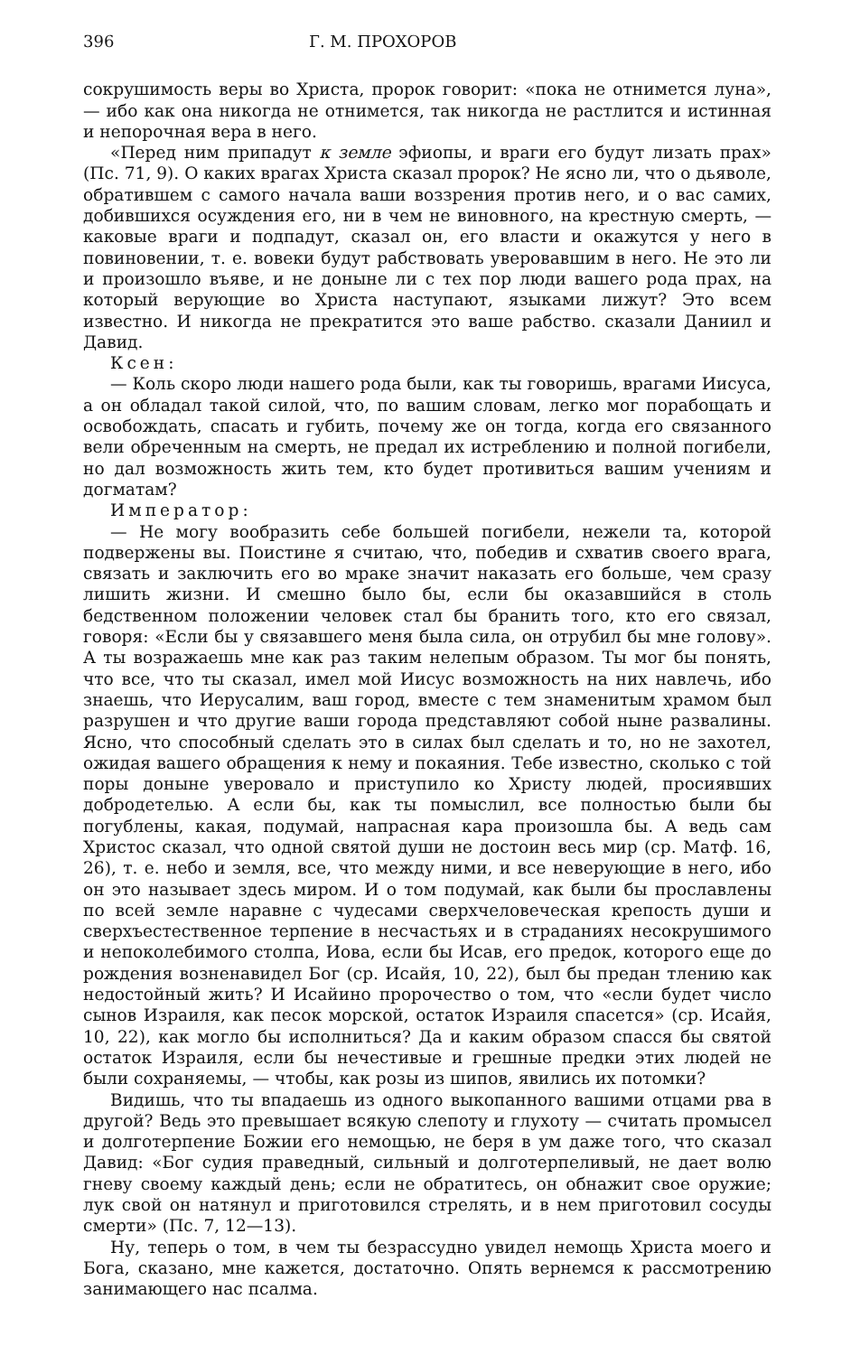396 Г. М. ПРОХОРОВ
сокрушимость веры во Христа, пророк говорит: «пока не отнимется луна», — ибо как она никогда не отнимется, так никогда не растлится и истинная и непорочная вера в него.
«Перед ним припадут к земле эфиопы, и враги его будут лизать прах» (Пс. 71, 9). О каких врагах Христа сказал пророк? Не ясно ли, что о дьяволе, обратившем с самого начала ваши воззрения против него, и о вас самих, добившихся осуждения его, ни в чем не виновного, на крестную смерть, — каковые враги и подпадут, сказал он, его власти и окажутся у него в повиновении, т. е. вовеки будут рабствовать уверовавшим в него. Не это ли и произошло въяве, и не доныне ли с тех пор люди вашего рода прах, на который верующие во Христа наступают, языками лижут? Это всем известно. И никогда не прекратится это ваше рабство. сказали Даниил и Давид.
Ксен:
— Коль скоро люди нашего рода были, как ты говоришь, врагами Иисуса, а он обладал такой силой, что, по вашим словам, легко мог порабощать и освобождать, спасать и губить, почему же он тогда, когда его связанного вели обреченным на смерть, не предал их истреблению и полной погибели, но дал возможность жить тем, кто будет противиться вашим учениям и догматам?
Император:
— Не могу вообразить себе большей погибели, нежели та, которой подвержены вы. Поистине я считаю, что, победив и схватив своего врага, связать и заключить его во мраке значит наказать его больше, чем сразу лишить жизни. И смешно было бы, если бы оказавшийся в столь бедственном положении человек стал бы бранить того, кто его связал, говоря: «Если бы у связавшего меня была сила, он отрубил бы мне голову». А ты возражаешь мне как раз таким нелепым образом. Ты мог бы понять, что все, что ты сказал, имел мой Иисус возможность на них навлечь, ибо знаешь, что Иерусалим, ваш город, вместе с тем знаменитым храмом был разрушен и что другие ваши города представляют собой ныне развалины. Ясно, что способный сделать это в силах был сделать и то, но не захотел, ожидая вашего обращения к нему и покаяния. Тебе известно, сколько с той поры доныне уверовало и приступило ко Христу людей, просиявших добродетелью. А если бы, как ты помыслил, все полностью были бы погублены, какая, подумай, напрасная кара произошла бы. А ведь сам Христос сказал, что одной святой души не достоин весь мир (ср. Матф. 16, 26), т. е. небо и земля, все, что между ними, и все неверующие в него, ибо он это называет здесь миром. И о том подумай, как были бы прославлены по всей земле наравне с чудесами сверхчеловеческая крепость души и сверхъестественное терпение в несчастьях и в страданиях несокрушимого и непоколебимого столпа, Иова, если бы Исав, его предок, которого еще до рождения возненавидел Бог (ср. Исайя, 10, 22), был бы предан тлению как недостойный жить? И Исайино пророчество о том, что «если будет число сынов Израиля, как песок морской, остаток Израиля спасется» (ср. Исайя, 10, 22), как могло бы исполниться? Да и каким образом спасся бы святой остаток Израиля, если бы нечестивые и грешные предки этих людей не были сохраняемы, — чтобы, как розы из шипов, явились их потомки?
Видишь, что ты впадаешь из одного выкопанного вашими отцами рва в другой? Ведь это превышает всякую слепоту и глухоту — считать промысел и долготерпение Божии его немощью, не беря в ум даже того, что сказал Давид: «Бог судия праведный, сильный и долготерпеливый, не дает волю гневу своему каждый день; если не обратитесь, он обнажит свое оружие; лук свой он натянул и приготовился стрелять, и в нем приготовил сосуды смерти» (Пс. 7, 12—13).
Ну, теперь о том, в чем ты безрассудно увидел немощь Христа моего и Бога, сказано, мне кажется, достаточно. Опять вернемся к рассмотрению занимающего нас псалма.